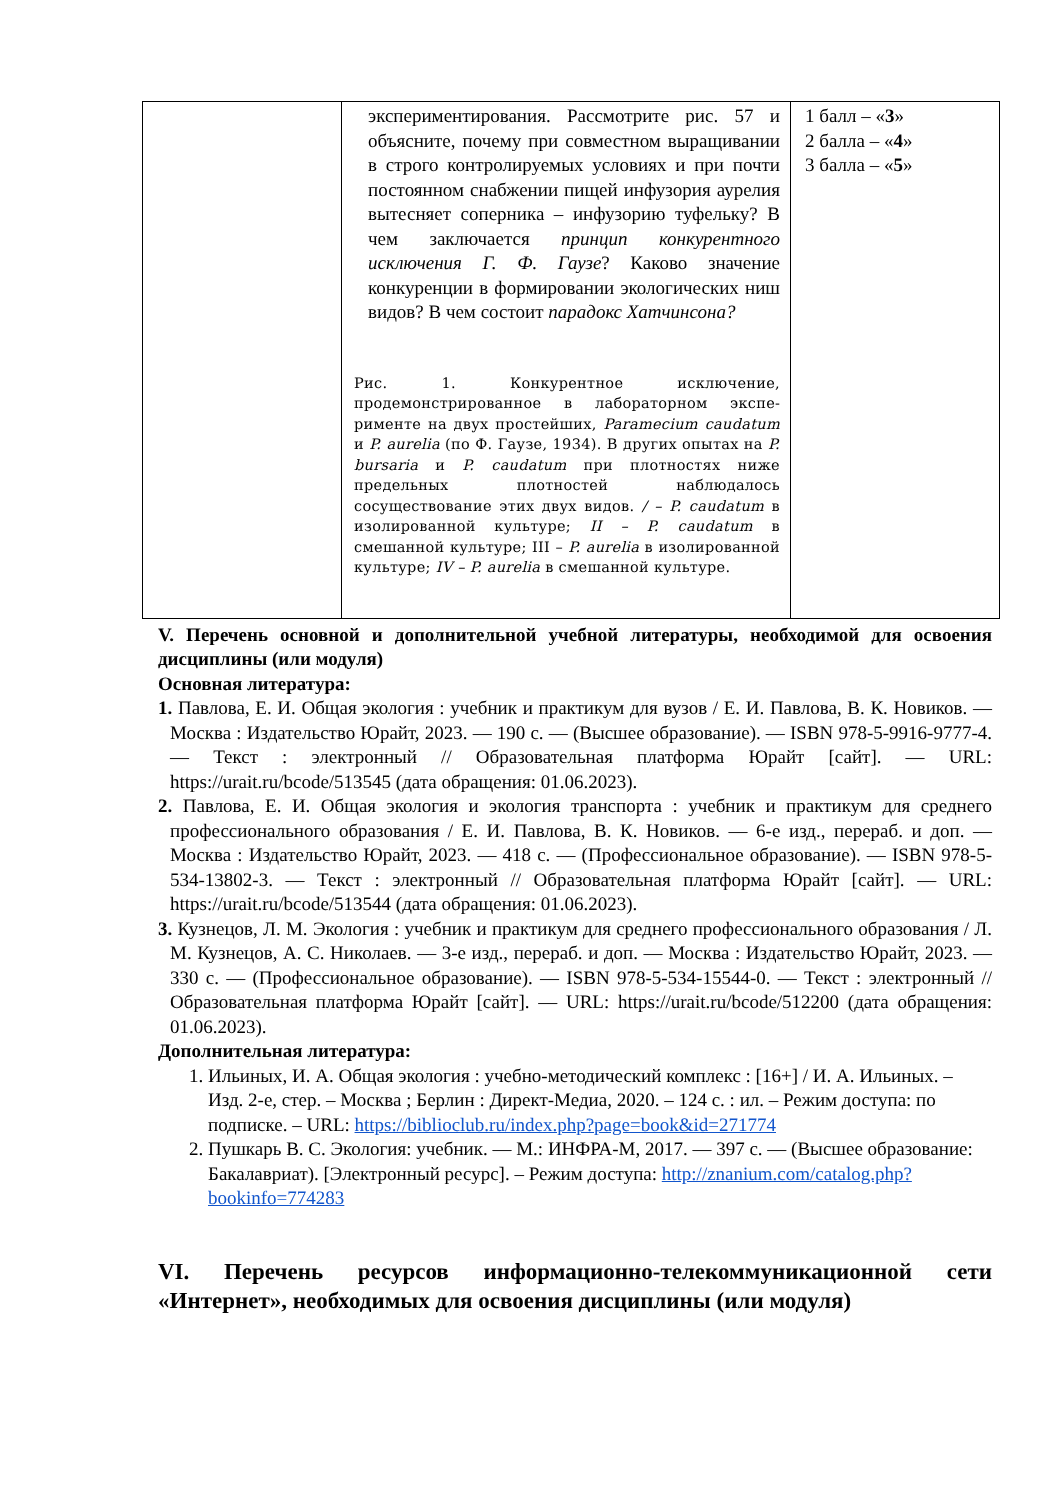| | экспериментирования. Рассмотрите рис. 57 и объясните, почему при совместном выращивании в строго контролируемых условиях и при почти постоянном снабжении пищей инфузория аурелия вытесняет соперника – инфузорию туфельку? В чем заключается принцип конкурентного исключения Г. Ф. Гаузе ? Каково значение конкуренции в формировании экологических ниш видов? В чем состоит парадокс Хатчинсона? Рис. 1. Конкурентное исключение, продемонстрированное в лабораторном экспе­рименте на двух простейших, Paramecium caudatum и P. aurelia (по Ф. Гаузе, 1934). В других опытах на P. bursaria и P. caudatum при плотностях ниже предельных плотностей наблюдалось сосуществование этих двух видов. / – P. caudatum в изолированной культуре; II – P. caudatum в смешанной культуре; III – P. aurelia в изолированной культуре; IV – P. aurelia в смешанной культуре. | 1 балл – « 3 » 2 балла – « 4 » 3 балла – « 5 » |
V. Перечень основной и дополнительной учебной литературы, необходимой для освоения дисциплины (или модуля)
Основная литература:
1. Павлова, Е. И. Общая экология : учебник и практикум для вузов / Е. И. Павлова, В. К. Новиков. — Москва : Издательство Юрайт, 2023. — 190 с. — (Высшее образование). — ISBN 978-5-9916-9777-4. — Текст : электронный // Образовательная платформа Юрайт [сайт]. — URL: https://urait.ru/bcode/513545 (дата обращения: 01.06.2023).
2. Павлова, Е. И. Общая экология и экология транспорта : учебник и практикум для среднего профессионального образования / Е. И. Павлова, В. К. Новиков. — 6-е изд., перераб. и доп. — Москва : Издательство Юрайт, 2023. — 418 с. — (Профессиональное образование). — ISBN 978-5-534-13802-3. — Текст : электронный // Образовательная платформа Юрайт [сайт]. — URL: https://urait.ru/bcode/513544 (дата обращения: 01.06.2023).
3. Кузнецов, Л. М. Экология : учебник и практикум для среднего профессионального образования / Л. М. Кузнецов, А. С. Николаев. — 3-е изд., перераб. и доп. — Москва : Издательство Юрайт, 2023. — 330 с. — (Профессиональное образование). — ISBN 978-5-534-15544-0. — Текст : электронный // Образовательная платформа Юрайт [сайт]. — URL: https://urait.ru/bcode/512200 (дата обращения: 01.06.2023).
Дополнительная литература:
1. Ильиных, И. А. Общая экология : учебно-методический комплекс : [16+] / И. А. Ильиных. – Изд. 2-е, стер. – Москва ; Берлин : Директ-Медиа, 2020. – 124 с. : ил. – Режим доступа: по подписке. – URL: https://biblioclub.ru/index.php?page=book&id=271774
2. Пушкарь В. С. Экология: учебник. — М.: ИНФРА-М, 2017. — 397 с. — (Высшее образование: Бакалавриат). [Электронный ресурс]. – Режим доступа: http://znanium.com/catalog.php?bookinfo=774283
VI. Перечень ресурсов информационно-телекоммуникационной сети «Интернет», необходимых для освоения дисциплины (или модуля)